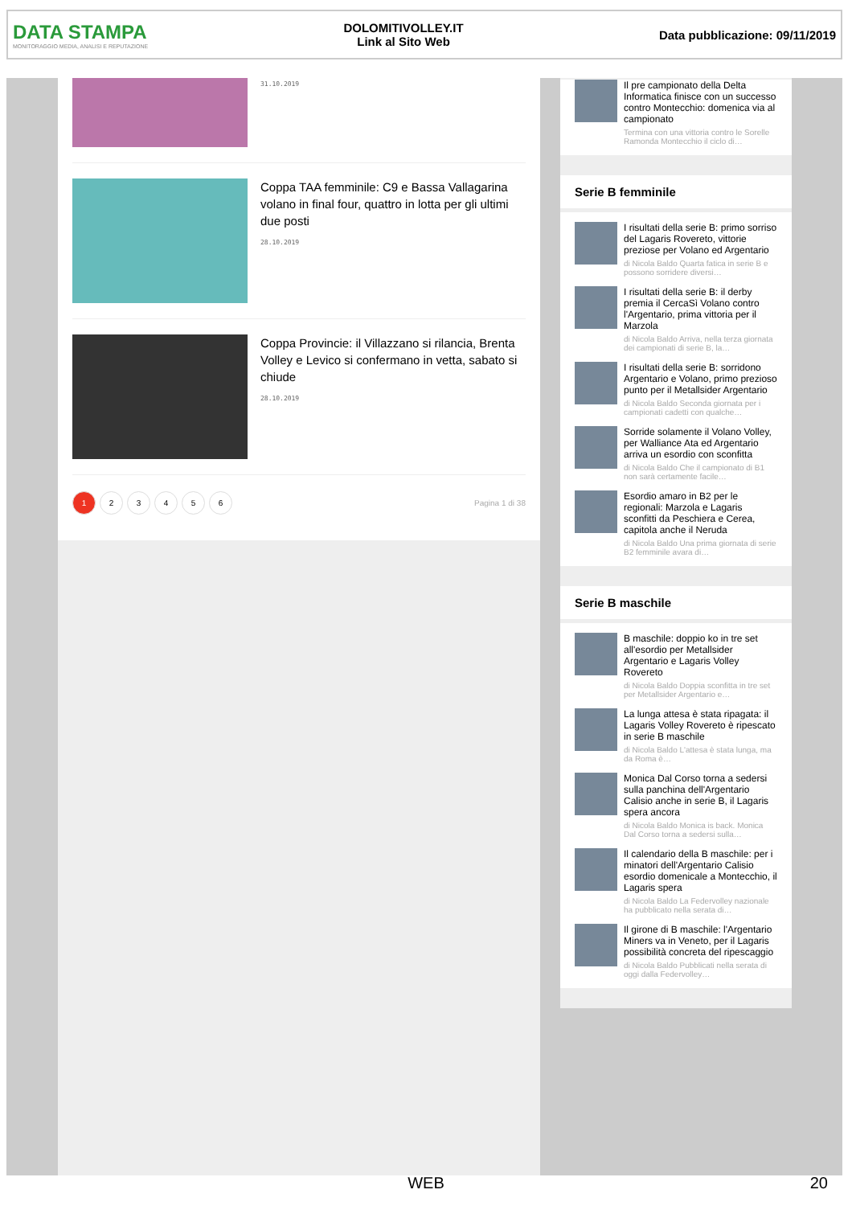DATA STAMPA
MONITORAGGIO MEDIA, ANALISI E REPUTAZIONE
DOLOMITIVOLLEY.IT
Link al Sito Web
Data pubblicazione: 09/11/2019
31.10.2019
Coppa TAA femminile: C9 e Bassa Vallagarina volano in final four, quattro in lotta per gli ultimi due posti
28.10.2019
Coppa Provincie: il Villazzano si rilancia, Brenta Volley e Levico si confermano in vetta, sabato si chiude
28.10.2019
123456 Pagina 1 di 38
Il pre campionato della Delta Informatica finisce con un successo contro Montecchio: domenica via al campionato
Termina con una vittoria contro le Sorelle Ramonda Montecchio il ciclo di…
Serie B femminile
I risultati della serie B: primo sorriso del Lagaris Rovereto, vittorie preziose per Volano ed Argentario
di Nicola Baldo Quarta fatica in serie B e possono sorridere diversi…
I risultati della serie B: il derby premia il CercaSì Volano contro l'Argentario, prima vittoria per il Marzola
di Nicola Baldo Arriva, nella terza giornata dei campionati di serie B, la…
I risultati della serie B: sorridono Argentario e Volano, primo prezioso punto per il Metallsider Argentario
di Nicola Baldo Seconda giornata per i campionati cadetti con qualche…
Sorride solamente il Volano Volley, per Walliance Ata ed Argentario arriva un esordio con sconfitta
di Nicola Baldo Che il campionato di B1 non sarà certamente facile…
Esordio amaro in B2 per le regionali: Marzola e Lagaris sconfitti da Peschiera e Cerea, capitola anche il Neruda
di Nicola Baldo Una prima giornata di serie B2 femminile avara di…
Serie B maschile
B maschile: doppio ko in tre set all'esordio per Metallsider Argentario e Lagaris Volley Rovereto
di Nicola Baldo Doppia sconfitta in tre set per Metallsider Argentario e…
La lunga attesa è stata ripagata: il Lagaris Volley Rovereto è ripescato in serie B maschile
di Nicola Baldo L'attesa è stata lunga, ma da Roma è…
Monica Dal Corso torna a sedersi sulla panchina dell'Argentario Calisio anche in serie B, il Lagaris spera ancora
di Nicola Baldo Monica is back. Monica Dal Corso torna a sedersi sulla…
Il calendario della B maschile: per i minatori dell'Argentario Calisio esordio domenicale a Montecchio, il Lagaris spera
di Nicola Baldo La Federvolley nazionale ha pubblicato nella serata di…
Il girone di B maschile: l'Argentario Miners va in Veneto, per il Lagaris possibilità concreta del ripescaggio
di Nicola Baldo Pubblicati nella serata di oggi dalla Federvolley…
WEB 20